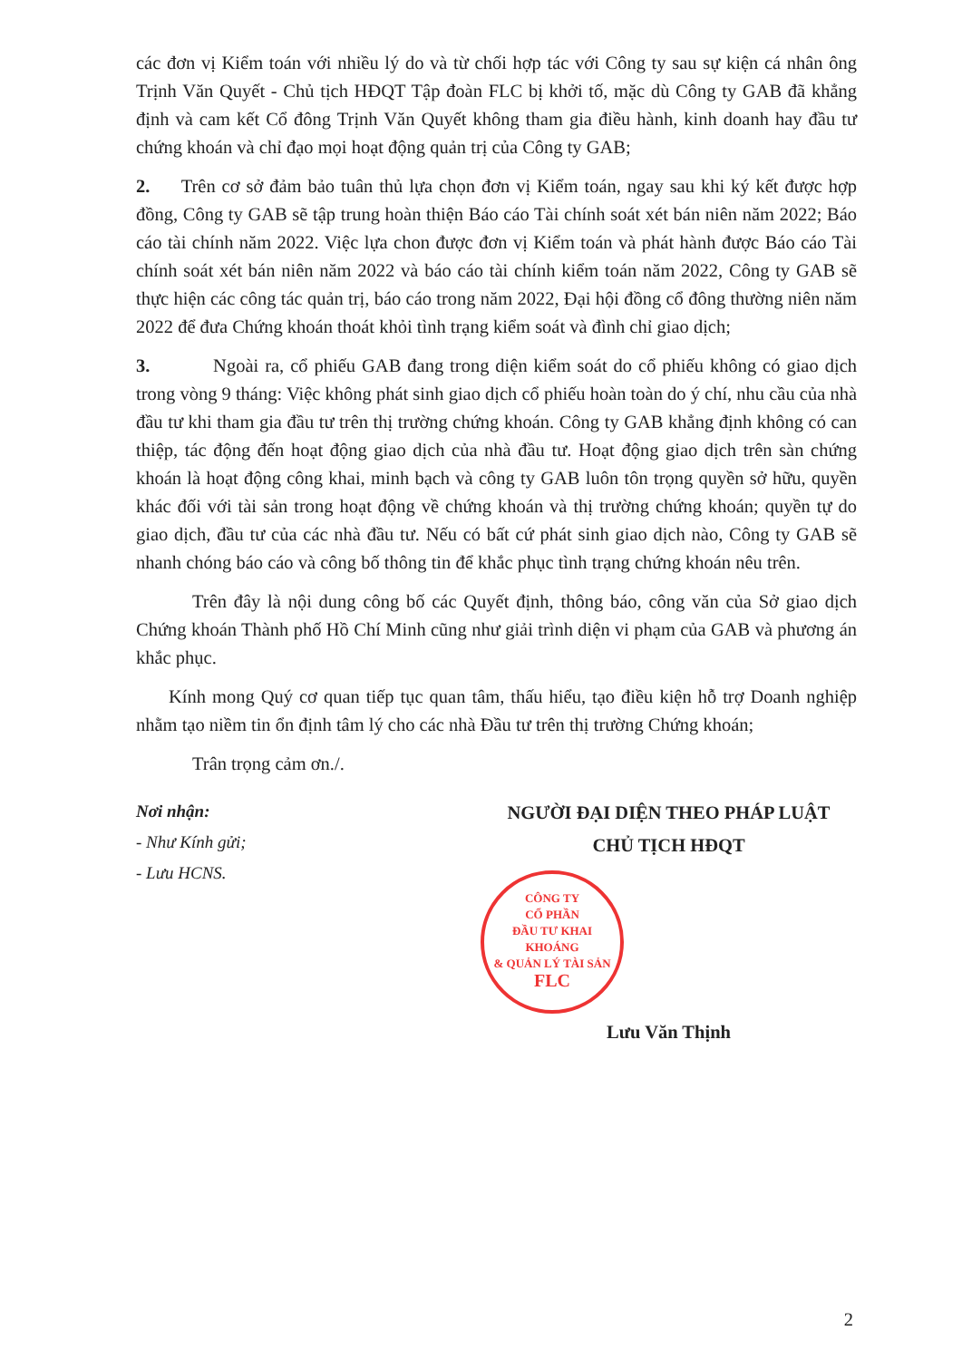các đơn vị Kiểm toán với nhiều lý do và từ chối hợp tác với Công ty sau sự kiện cá nhân ông Trịnh Văn Quyết - Chủ tịch HĐQT Tập đoàn FLC bị khởi tố, mặc dù Công ty GAB đã khẳng định và cam kết Cổ đông Trịnh Văn Quyết không tham gia điều hành, kinh doanh hay đầu tư chứng khoán và chỉ đạo mọi hoạt động quản trị của Công ty GAB;
2. Trên cơ sở đảm bảo tuân thủ lựa chọn đơn vị Kiểm toán, ngay sau khi ký kết được hợp đồng, Công ty GAB sẽ tập trung hoàn thiện Báo cáo Tài chính soát xét bán niên năm 2022; Báo cáo tài chính năm 2022. Việc lựa chon được đơn vị Kiểm toán và phát hành được Báo cáo Tài chính soát xét bán niên năm 2022 và báo cáo tài chính kiểm toán năm 2022, Công ty GAB sẽ thực hiện các công tác quản trị, báo cáo trong năm 2022, Đại hội đồng cổ đông thường niên năm 2022 để đưa Chứng khoán thoát khỏi tình trạng kiểm soát và đình chỉ giao dịch;
3. Ngoài ra, cổ phiếu GAB đang trong diện kiểm soát do cổ phiếu không có giao dịch trong vòng 9 tháng: Việc không phát sinh giao dịch cổ phiếu hoàn toàn do ý chí, nhu cầu của nhà đầu tư khi tham gia đầu tư trên thị trường chứng khoán. Công ty GAB khẳng định không có can thiệp, tác động đến hoạt động giao dịch của nhà đầu tư. Hoạt động giao dịch trên sàn chứng khoán là hoạt động công khai, minh bạch và công ty GAB luôn tôn trọng quyền sở hữu, quyền khác đối với tài sản trong hoạt động về chứng khoán và thị trường chứng khoán; quyền tự do giao dịch, đầu tư của các nhà đầu tư. Nếu có bất cứ phát sinh giao dịch nào, Công ty GAB sẽ nhanh chóng báo cáo và công bố thông tin để khắc phục tình trạng chứng khoán nêu trên.
Trên đây là nội dung công bố các Quyết định, thông báo, công văn của Sở giao dịch Chứng khoán Thành phố Hồ Chí Minh cũng như giải trình diện vi phạm của GAB và phương án khắc phục.
Kính mong Quý cơ quan tiếp tục quan tâm, thấu hiểu, tạo điều kiện hỗ trợ Doanh nghiệp nhằm tạo niềm tin ổn định tâm lý cho các nhà Đầu tư trên thị trường Chứng khoán;
Trân trọng cảm ơn./.
Nơi nhận:
- Như Kính gửi;
- Lưu HCNS.
NGƯỜI ĐẠI DIỆN THEO PHÁP LUẬT
CHỦ TỊCH HĐQT
CÔNG TY
CỔ PHẦN
ĐẦU TƯ KHAI KHOÁNG
& QUẢN LÝ TÀI SẢN
FLC
Lưu Văn Thịnh
2